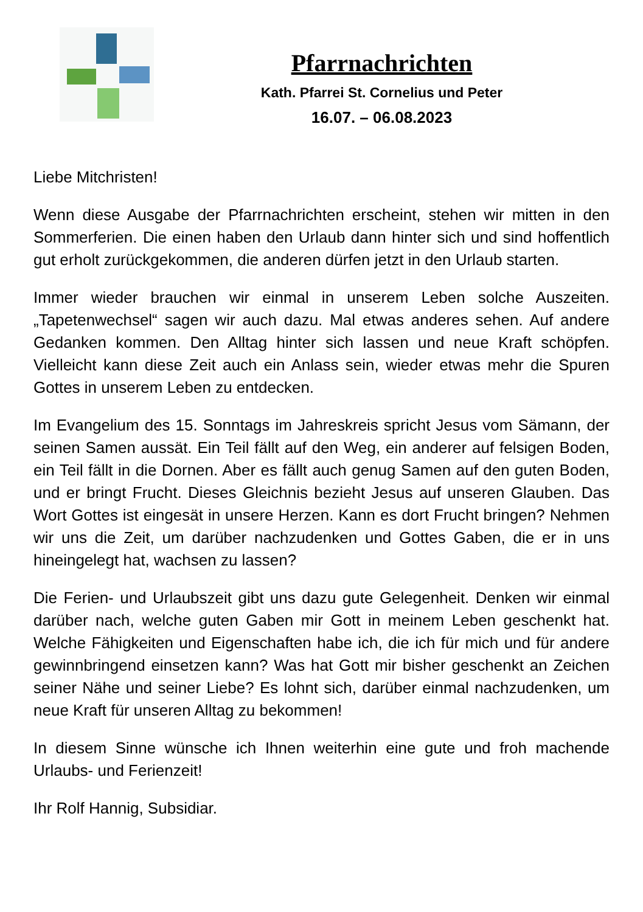Pfarrnachrichten
Kath. Pfarrei St. Cornelius und Peter
16.07. – 06.08.2023
Liebe Mitchristen!
Wenn diese Ausgabe der Pfarrnachrichten erscheint, stehen wir mitten in den Sommerferien. Die einen haben den Urlaub dann hinter sich und sind hoffentlich gut erholt zurückgekommen, die anderen dürfen jetzt in den Urlaub starten.
Immer wieder brauchen wir einmal in unserem Leben solche Auszeiten. „Tapetenwechsel“ sagen wir auch dazu. Mal etwas anderes sehen. Auf andere Gedanken kommen. Den Alltag hinter sich lassen und neue Kraft schöpfen. Vielleicht kann diese Zeit auch ein Anlass sein, wieder etwas mehr die Spuren Gottes in unserem Leben zu entdecken.
Im Evangelium des 15. Sonntags im Jahreskreis spricht Jesus vom Sämann, der seinen Samen aussät. Ein Teil fällt auf den Weg, ein anderer auf felsigen Boden, ein Teil fällt in die Dornen. Aber es fällt auch genug Samen auf den guten Boden, und er bringt Frucht. Dieses Gleichnis bezieht Jesus auf unseren Glauben. Das Wort Gottes ist eingesät in unsere Herzen. Kann es dort Frucht bringen? Nehmen wir uns die Zeit, um darüber nachzudenken und Gottes Gaben, die er in uns hineingelegt hat, wachsen zu lassen?
Die Ferien- und Urlaubszeit gibt uns dazu gute Gelegenheit. Denken wir einmal darüber nach, welche guten Gaben mir Gott in meinem Leben geschenkt hat. Welche Fähigkeiten und Eigenschaften habe ich, die ich für mich und für andere gewinnbringend einsetzen kann? Was hat Gott mir bisher geschenkt an Zeichen seiner Nähe und seiner Liebe? Es lohnt sich, darüber einmal nachzudenken, um neue Kraft für unseren Alltag zu bekommen!
In diesem Sinne wünsche ich Ihnen weiterhin eine gute und froh machende Urlaubs- und Ferienzeit!
Ihr Rolf Hannig, Subsidiar.